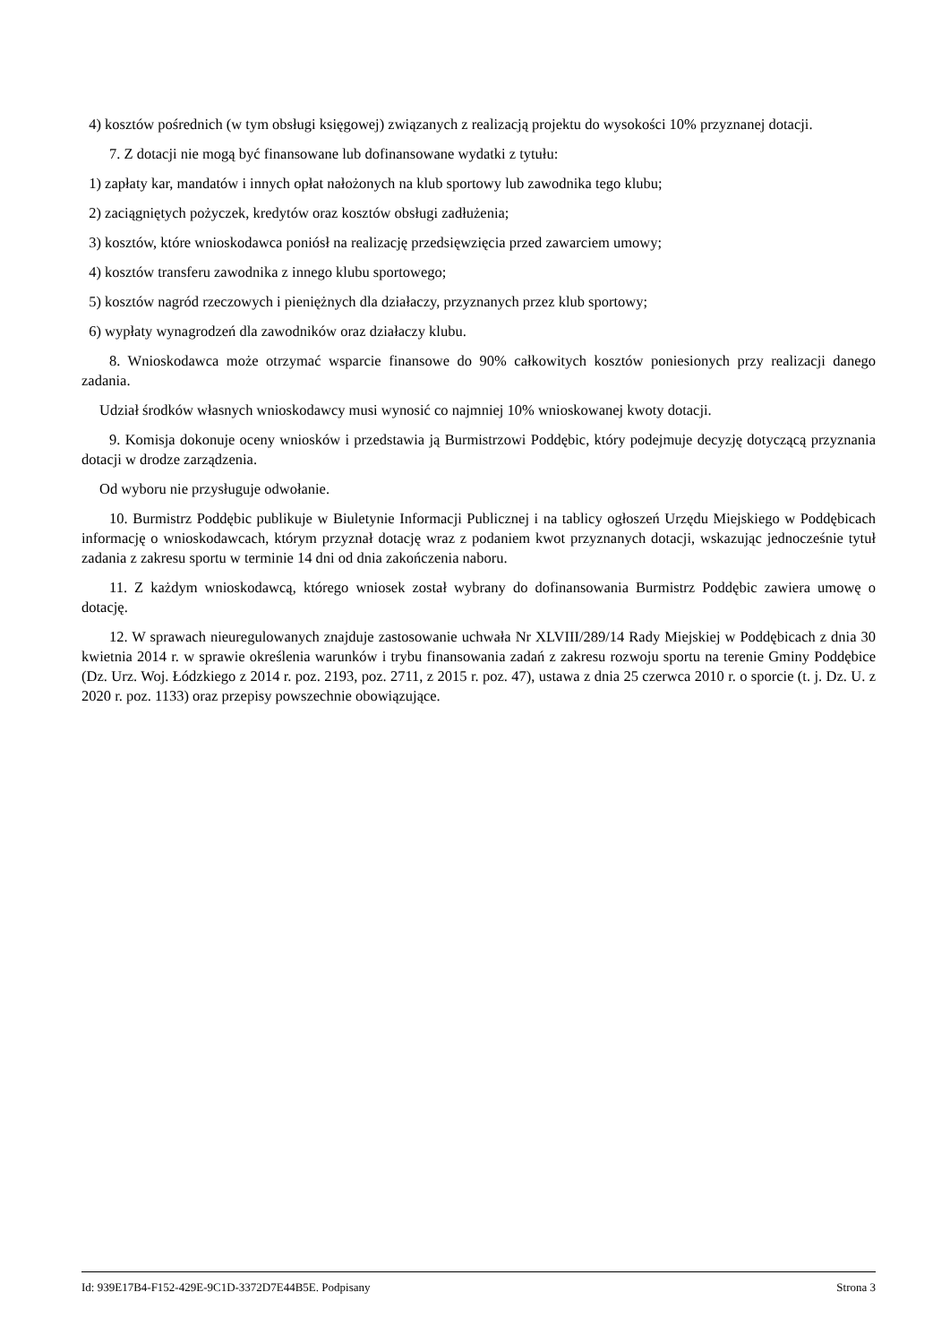4) kosztów pośrednich (w tym obsługi księgowej) związanych z realizacją projektu do wysokości 10% przyznanej dotacji.
7. Z dotacji nie mogą być finansowane lub dofinansowane wydatki z tytułu:
1) zapłaty kar, mandatów i innych opłat nałożonych na klub sportowy lub zawodnika tego klubu;
2) zaciągniętych pożyczek, kredytów oraz kosztów obsługi zadłużenia;
3) kosztów, które wnioskodawca poniósł na realizację przedsięwzięcia przed zawarciem umowy;
4) kosztów transferu zawodnika z innego klubu sportowego;
5) kosztów nagród rzeczowych i pieniężnych dla działaczy, przyznanych przez klub sportowy;
6) wypłaty wynagrodzeń dla zawodników oraz działaczy klubu.
8. Wnioskodawca może otrzymać wsparcie finansowe do 90% całkowitych kosztów poniesionych przy realizacji danego zadania.
Udział środków własnych wnioskodawcy musi wynosić co najmniej 10% wnioskowanej kwoty dotacji.
9. Komisja dokonuje oceny wniosków i przedstawia ją Burmistrzowi Poddębic, który podejmuje decyzję dotyczącą przyznania dotacji w drodze zarządzenia.
Od wyboru nie przysługuje odwołanie.
10. Burmistrz Poddębic publikuje w Biuletynie Informacji Publicznej i na tablicy ogłoszeń Urzędu Miejskiego w Poddębicach informację o wnioskodawcach, którym przyznał dotację wraz z podaniem kwot przyznanych dotacji, wskazując jednocześnie tytuł zadania z zakresu sportu w terminie 14 dni od dnia zakończenia naboru.
11. Z każdym wnioskodawcą, którego wniosek został wybrany do dofinansowania Burmistrz Poddębic zawiera umowę o dotację.
12. W sprawach nieuregulowanych znajduje zastosowanie uchwała Nr XLVIII/289/14 Rady Miejskiej w Poddębicach z dnia 30 kwietnia 2014 r. w sprawie określenia warunków i trybu finansowania zadań z zakresu rozwoju sportu na terenie Gminy Poddębice (Dz. Urz. Woj. Łódzkiego z 2014 r. poz. 2193, poz. 2711, z 2015 r. poz. 47), ustawa z dnia 25 czerwca 2010 r. o sporcie (t. j. Dz. U. z 2020 r. poz. 1133) oraz przepisy powszechnie obowiązujące.
Id: 939E17B4-F152-429E-9C1D-3372D7E44B5E. Podpisany Strona 3